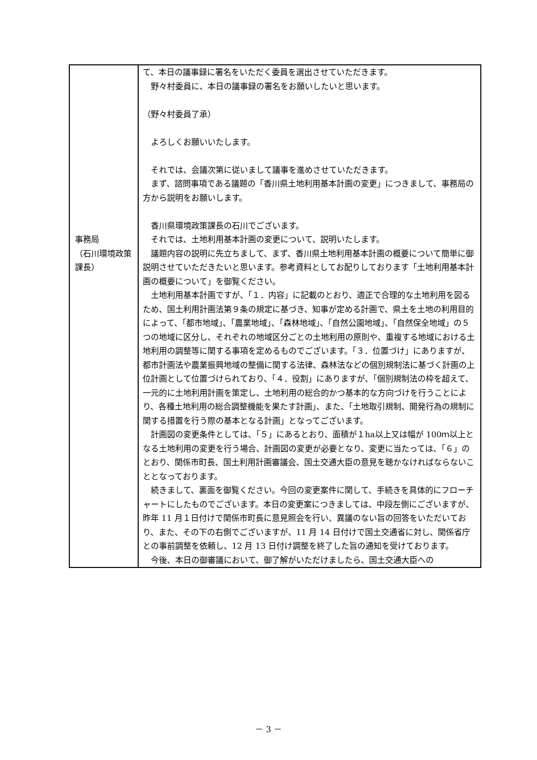| 事務局 （石川環境政策課長） | て、本日の議事録に署名をいただく委員を選出させていただきます。 野々村委員に、本日の議事録の署名をお願いしたいと思います。 （野々村委員了承） よろしくお願いいたします。 それでは、会議次第に従いまして議事を進めさせていただきます。 まず、諮問事項である議題の「香川県土地利用基本計画の変更」につきまして、事務局の方から説明をお願いします。 香川県環境政策課長の石川でございます。 それでは、土地利用基本計画の変更について、説明いたします。 議題内容の説明に先立ちまして、まず、香川県土地利用基本計画の概要について簡単に御説明させていただきたいと思います。参考資料としてお配りしております「土地利用基本計画の概要について」を御覧ください。 土地利用基本計画ですが、「１．内容」に記載のとおり、適正で合理的な土地利用を図るため、国土利用計画法第９条の規定に基づき、知事が定める計画で、県土を土地の利用目的によって、「都市地域」、「農業地域」、「森林地域」、「自然公園地域」、「自然保全地域」の５つの地域に区分し、それぞれの地域区分ごとの土地利用の原則や、重複する地域における土地利用の調整等に関する事項を定めるものでございます。「３．位置づけ」にありますが、都市計画法や農業振興地域の整備に関する法律、森林法などの個別規制法に基づく計画の上位計画として位置づけられており、「４．役割」にありますが、「個別規制法の枠を超えて、一元的に土地利用計画を策定し、土地利用の総合的かつ基本的な方向づけを行うことにより、各種土地利用の総合調整機能を果たす計画」、また、「土地取引規制、開発行為の規制に関する措置を行う際の基本となる計画」となってございます。 計画図の変更条件としては、「５」にあるとおり、面積が１ha以上又は幅が 100ｍ以上となる土地利用の変更を行う場合、計画図の変更が必要となり、変更に当たっては、「６」のとおり、関係市町長、国土利用計画審議会、国土交通大臣の意見を聴かなければならないこととなっております。 続きまして、裏面を御覧ください。今回の変更案件に関して、手続きを具体的にフローチャートにしたものでございます。本日の変更案につきましては、中段左側にございますが、昨年 11 月１日付けで関係市町長に意見照会を行い、異議のない旨の回答をいただいており、また、その下の右側でございますが、11 月 14 日付けで国土交通省に対し、関係省庁との事前調整を依頼し、12 月 13 日付け調整を終了した旨の通知を受けております。 今後、本日の御審議において、御了解がいただけましたら、国土交通大臣への |
－ 3 －